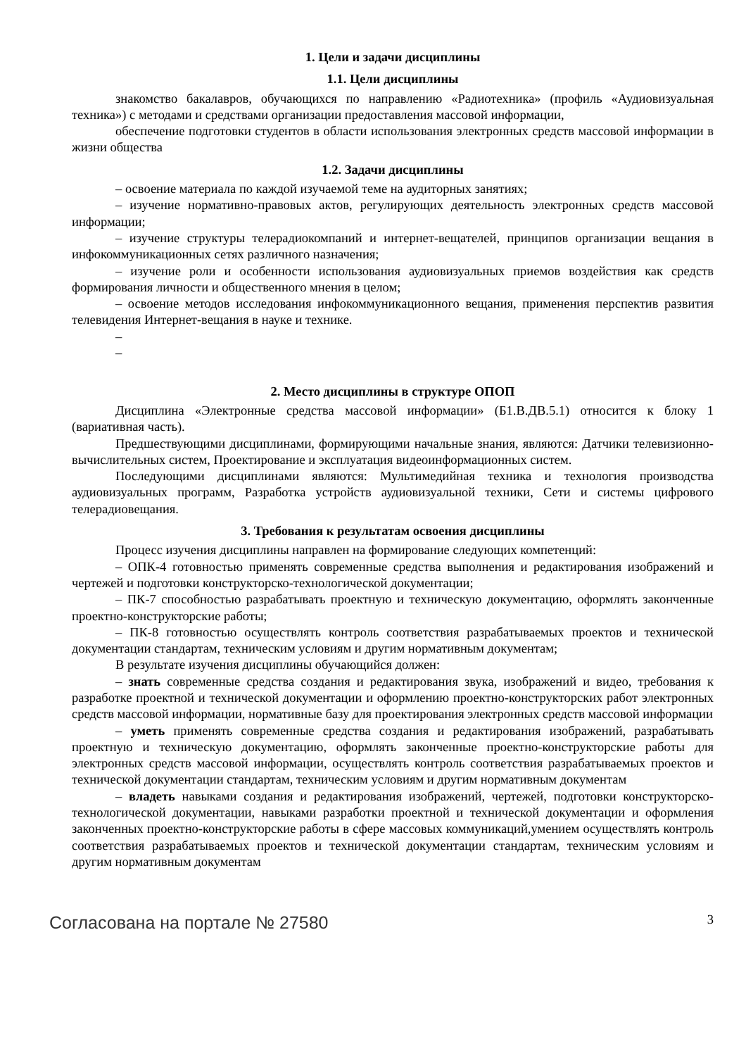1. Цели и задачи дисциплины
1.1. Цели дисциплины
знакомство бакалавров, обучающихся по направлению «Радиотехника» (профиль «Аудиовизуальная техника») с методами и средствами организации предоставления массовой информации,
обеспечение подготовки студентов в области использования электронных средств массовой информации в жизни общества
1.2. Задачи дисциплины
– освоение материала по каждой изучаемой теме на аудиторных занятиях;
– изучение нормативно-правовых актов, регулирующих деятельность электронных средств массовой информации;
– изучение структуры телерадиокомпаний и интернет-вещателей, принципов организации вещания в инфокоммуникационных сетях различного назначения;
– изучение роли и особенности использования аудиовизуальных приемов воздействия как средств формирования личности и общественного мнения в целом;
– освоение методов исследования инфокоммуникационного вещания, применения перспектив развития телевидения Интернет-вещания в науке и технике.
–
–
2. Место дисциплины в структуре ОПОП
Дисциплина «Электронные средства массовой информации» (Б1.В.ДВ.5.1) относится к блоку 1 (вариативная часть).
Предшествующими дисциплинами, формирующими начальные знания, являются: Датчики телевизионно-вычислительных систем, Проектирование и эксплуатация видеоинформационных систем.
Последующими дисциплинами являются: Мультимедийная техника и технология производства аудиовизуальных программ, Разработка устройств аудиовизуальной техники, Сети и системы цифрового телерадиовещания.
3. Требования к результатам освоения дисциплины
Процесс изучения дисциплины направлен на формирование следующих компетенций:
– ОПК-4 готовностью применять современные средства выполнения и редактирования изображений и чертежей и подготовки конструкторско-технологической документации;
– ПК-7 способностью разрабатывать проектную и техническую документацию, оформлять законченные проектно-конструкторские работы;
– ПК-8 готовностью осуществлять контроль соответствия разрабатываемых проектов и технической документации стандартам, техническим условиям и другим нормативным документам;
В результате изучения дисциплины обучающийся должен:
– знать современные средства создания и редактирования звука, изображений и видео, требования к разработке проектной и технической документации и оформлению проектно-конструкторских работ электронных средств массовой информации, нормативные базу для проектирования электронных средств массовой информации
– уметь применять современные средства создания и редактирования изображений, разрабатывать проектную и техническую документацию, оформлять законченные проектно-конструкторские работы для электронных средств массовой информации, осуществлять контроль соответствия разрабатываемых проектов и технической документации стандартам, техническим условиям и другим нормативным документам
– владеть навыками создания и редактирования изображений, чертежей, подготовки конструкторско-технологической документации, навыками разработки проектной и технической документации и оформления законченных проектно-конструкторские работы в сфере массовых коммуникаций,умением осуществлять контроль соответствия разрабатываемых проектов и технической документации стандартам, техническим условиям и другим нормативным документам
Согласована на портале № 27580 3